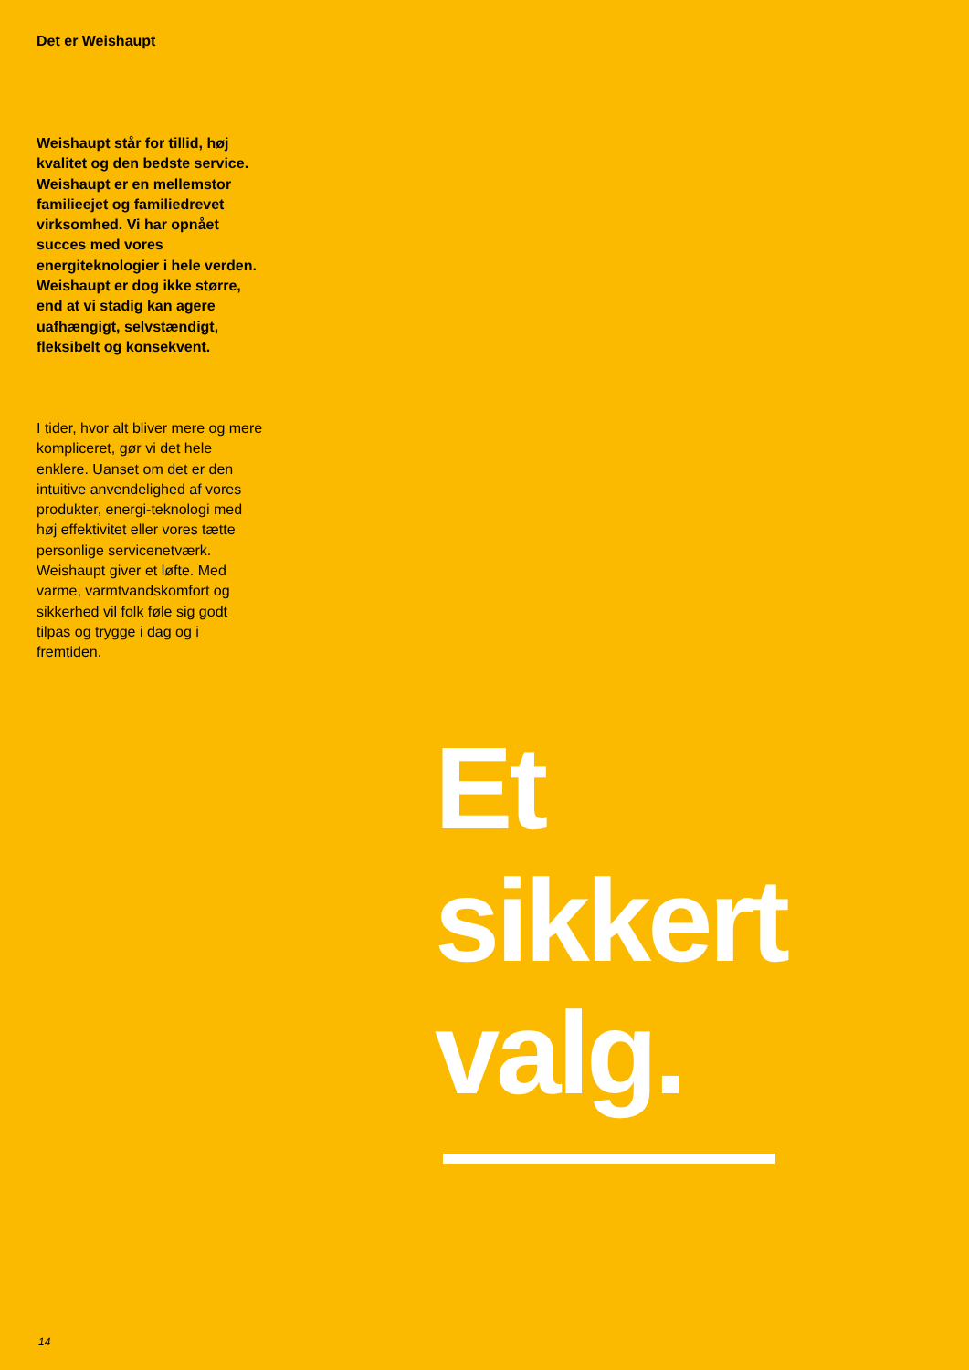Det er Weishaupt
Weishaupt står for tillid, høj kvalitet og den bedste service. Weishaupt er en mellemstor familieejet og familiedrevet virksomhed. Vi har opnået succes med vores energiteknologier i hele verden. Weishaupt er dog ikke større, end at vi stadig kan agere uafhængigt, selvstændigt, fleksibelt og konsekvent.
I tider, hvor alt bliver mere og mere kompliceret, gør vi det hele enklere. Uanset om det er den intuitive anvendelighed af vores produkter, energi-teknologi med høj effektivitet eller vores tætte personlige servicenetværk. Weishaupt giver et løfte. Med varme, varmtvandskomfort og sikkerhed vil folk føle sig godt tilpas og trygge i dag og i fremtiden.
Et
sikkert
valg.
14